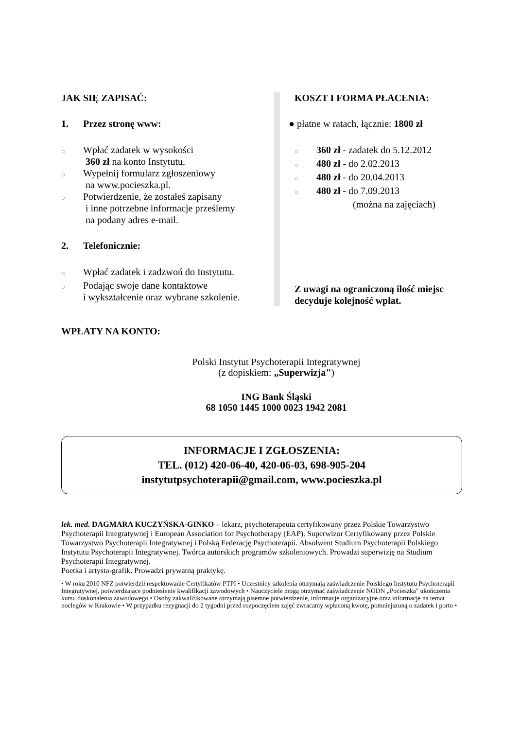JAK SIĘ ZAPISAĆ:
1. Przez stronę www:
○
Wpłać zadatek w wysokości
360 zł na konto Instytutu.
○
Wypełnij formularz zgłoszeniowy
na www.pocieszka.pl.
○
Potwierdzenie, że zostałeś zapisany
i inne potrzebne informacje prześlemy
na podany adres e-mail.
2. Telefonicznie:
○
Wpłać zadatek i zadzwoń do Instytutu.
○
Podając swoje dane kontaktowe
i wykształcenie oraz wybrane szkolenie.
KOSZT I FORMA PŁACENIA:
● płatne w ratach, łącznie: 1800 zł
○
360 zł - zadatek do 5.12.2012
○
480 zł - do 2.02.2013
○
480 zł - do 20.04.2013
○
480 zł - do 7.09.2013
(można na zajęciach)
Z uwagi na ograniczoną ilość miejsc
decyduje kolejność wpłat.
WPŁATY NA KONTO:
Polski Instytut Psychoterapii Integratywnej
(z dopiskiem: „Superwizja")
ING Bank Śląski
68 1050 1445 1000 0023 1942 2081
INFORMACJE I ZGŁOSZENIA:
TEL. (012) 420-06-40, 420-06-03, 698-905-204
instytutpsychoterapii@gmail.com, www.pocieszka.pl
lek. med. DAGMARA KUCZYŃSKA-GINKO – lekarz, psychoterapeuta certyfikowany przez Polskie Towarzystwo Psychoterapii Integratywnej i European Association for Psychotherapy (EAP). Superwizor Certyfikowany przez Polskie Towarzystwo Psychoterapii Integratywnej i Polską Federację Psychoterapii. Absolwent Studium Psychoterapii Polskiego Instytutu Psychoterapii Integratywnej. Twórca autorskich programów szkoleniowych. Prowadzi superwizję na Studium Psychoterapii Integratywnej.
Poetka i artysta-grafik. Prowadzi prywatną praktykę.
• W roku 2010 NFZ potwierdził respektowanie Certyfikatów PTPI • Uczestnicy szkolenia otrzymają zaświadczenie Polskiego Instytutu Psychoterapii Integratywnej, potwierdzające podniesienie kwalifikacji zawodowych • Nauczyciele mogą otrzymać zaświadczenie NODN „Pocieszka" ukończenia kursu doskonalenia zawodowego • Osoby zakwalifikowane otrzymają pisemne potwierdzenie, informacje organizacyjne oraz informacje na temat noclegów w Krakowie • W przypadku rezygnacji do 2 tygodni przed rozpoczęciem zajęć zwracamy wpłaconą kwotę, pomniejszoną o zadatek i porto •